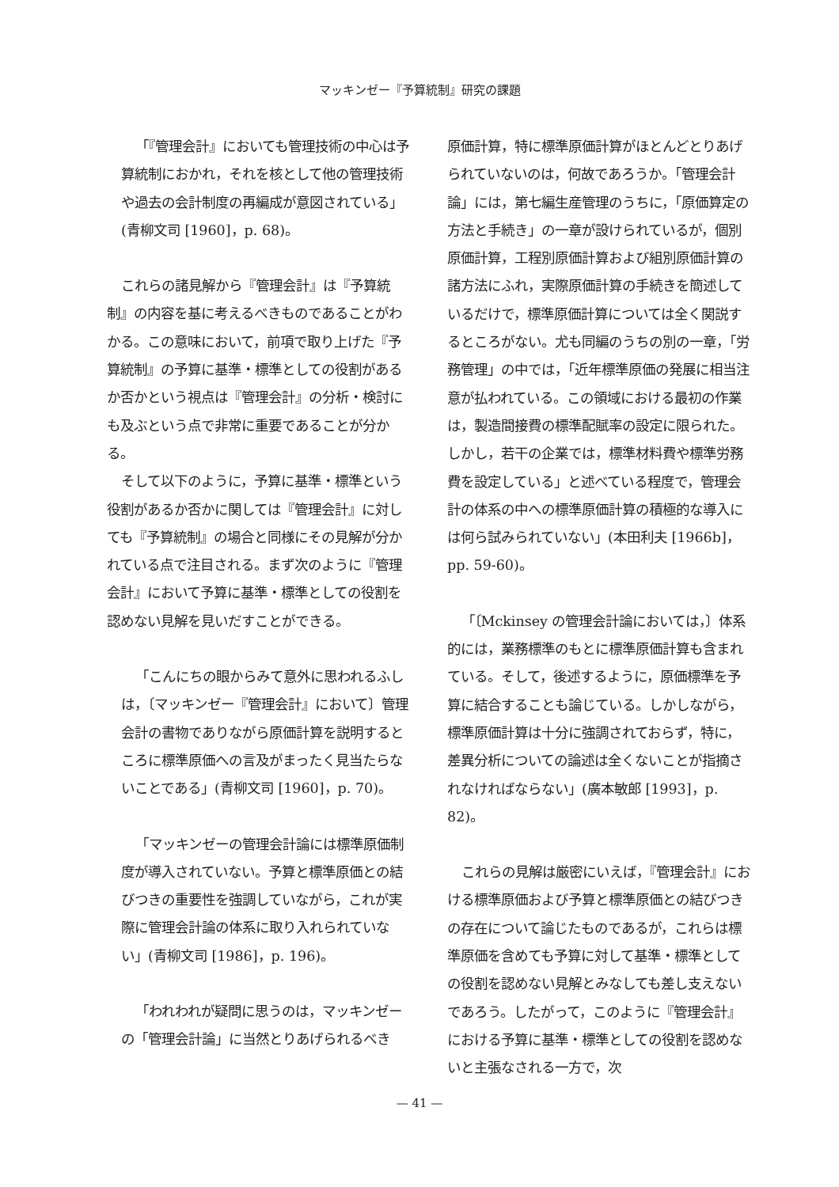マッキンゼー『予算統制』研究の課題
「『管理会計』においても管理技術の中心は予算統制におかれ，それを核として他の管理技術や過去の会計制度の再編成が意図されている」(青柳文司 [1960]，p. 68)。
これらの諸見解から『管理会計』は『予算統制』の内容を基に考えるべきものであることがわかる。この意味において，前項で取り上げた『予算統制』の予算に基準・標準としての役割があるか否かという視点は『管理会計』の分析・検討にも及ぶという点で非常に重要であることが分かる。
そして以下のように，予算に基準・標準という役割があるか否かに関しては『管理会計』に対しても『予算統制』の場合と同様にその見解が分かれている点で注目される。まず次のように『管理会計』において予算に基準・標準としての役割を認めない見解を見いだすことができる。
「こんにちの眼からみて意外に思われるふしは，〔マッキンゼー『管理会計』において〕管理会計の書物でありながら原価計算を説明するところに標準原価への言及がまったく見当たらないことである」(青柳文司 [1960]，p. 70)。
「マッキンゼーの管理会計論には標準原価制度が導入されていない。予算と標準原価との結びつきの重要性を強調していながら，これが実際に管理会計論の体系に取り入れられていない」(青柳文司 [1986]，p. 196)。
「われわれが疑問に思うのは，マッキンゼーの「管理会計論」に当然とりあげられるべき
原価計算，特に標準原価計算がほとんどとりあげられていないのは，何故であろうか。「管理会計論」には，第七編生産管理のうちに，「原価算定の方法と手続き」の一章が設けられているが，個別原価計算，工程別原価計算および組別原価計算の諸方法にふれ，実際原価計算の手続きを簡述しているだけで，標準原価計算については全く関説するところがない。尤も同編のうちの別の一章，「労務管理」の中では，「近年標準原価の発展に相当注意が払われている。この領域における最初の作業は，製造間接費の標準配賦率の設定に限られた。しかし，若干の企業では，標準材料費や標準労務費を設定している」と述べている程度で，管理会計の体系の中への標準原価計算の積極的な導入には何ら試みられていない」(本田利夫 [1966b]，pp. 59-60)。
「〔Mckinsey の管理会計論においては，〕体系的には，業務標準のもとに標準原価計算も含まれている。そして，後述するように，原価標準を予算に結合することも論じている。しかしながら，標準原価計算は十分に強調されておらず，特に，差異分析についての論述は全くないことが指摘されなければならない」(廣本敏郎 [1993]，p. 82)。
これらの見解は厳密にいえば，『管理会計』における標準原価および予算と標準原価との結びつきの存在について論じたものであるが，これらは標準原価を含めても予算に対して基準・標準としての役割を認めない見解とみなしても差し支えないであろう。したがって，このように『管理会計』における予算に基準・標準としての役割を認めないと主張なされる一方で，次
— 41 —